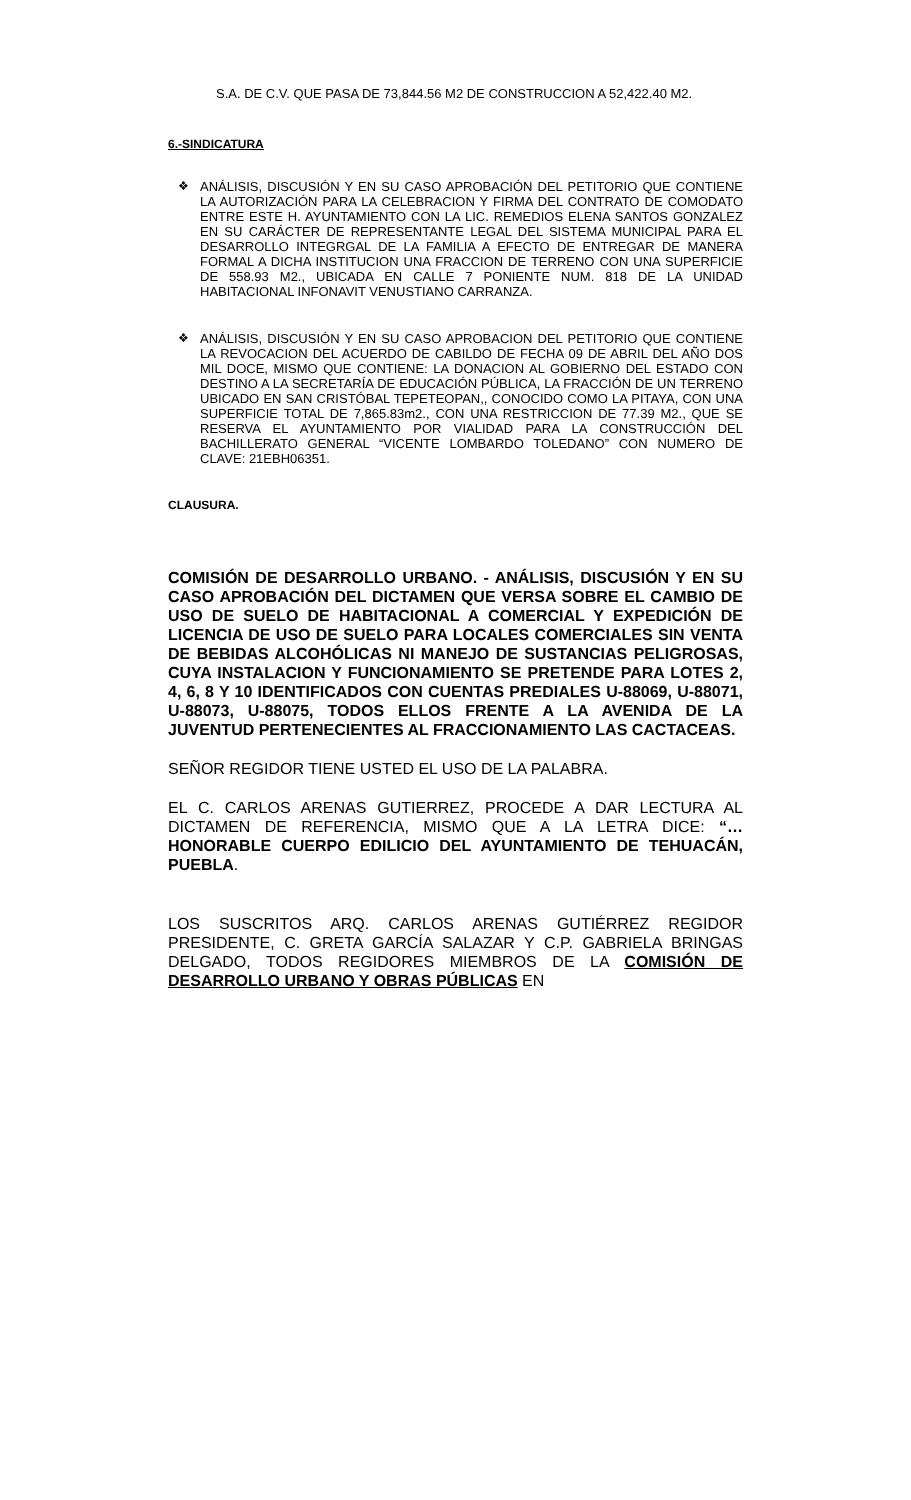S.A. DE C.V. QUE PASA DE 73,844.56 M2 DE CONSTRUCCION A 52,422.40 M2.
6.-SINDICATURA
❖ ANÁLISIS, DISCUSIÓN Y EN SU CASO APROBACIÓN DEL PETITORIO QUE CONTIENE LA AUTORIZACIÓN PARA LA CELEBRACION Y FIRMA DEL CONTRATO DE COMODATO ENTRE ESTE H. AYUNTAMIENTO CON LA LIC. REMEDIOS ELENA SANTOS GONZALEZ EN SU CARÁCTER DE REPRESENTANTE LEGAL DEL SISTEMA MUNICIPAL PARA EL DESARROLLO INTEGRGAL DE LA FAMILIA A EFECTO DE ENTREGAR DE MANERA FORMAL A DICHA INSTITUCION UNA FRACCION DE TERRENO CON UNA SUPERFICIE DE 558.93 M2., UBICADA EN CALLE 7 PONIENTE NUM. 818 DE LA UNIDAD HABITACIONAL INFONAVIT VENUSTIANO CARRANZA.
❖ ANÁLISIS, DISCUSIÓN Y EN SU CASO APROBACION DEL PETITORIO QUE CONTIENE LA REVOCACION DEL ACUERDO DE CABILDO DE FECHA 09 DE ABRIL DEL AÑO DOS MIL DOCE, MISMO QUE CONTIENE: LA DONACION AL GOBIERNO DEL ESTADO CON DESTINO A LA SECRETARÍA DE EDUCACIÓN PÚBLICA, LA FRACCIÓN DE UN TERRENO UBICADO EN SAN CRISTÓBAL TEPETEOPAN,, CONOCIDO COMO LA PITAYA, CON UNA SUPERFICIE TOTAL DE 7,865.83m2., CON UNA RESTRICCION DE 77.39 M2., QUE SE RESERVA EL AYUNTAMIENTO POR VIALIDAD PARA LA CONSTRUCCIÓN DEL BACHILLERATO GENERAL “VICENTE LOMBARDO TOLEDANO” CON NUMERO DE CLAVE: 21EBH06351.
CLAUSURA.
COMISIÓN DE DESARROLLO URBANO. - ANÁLISIS, DISCUSIÓN Y EN SU CASO APROBACIÓN DEL DICTAMEN QUE VERSA SOBRE EL CAMBIO DE USO DE SUELO DE HABITACIONAL A COMERCIAL Y EXPEDICIÓN DE LICENCIA DE USO DE SUELO PARA LOCALES COMERCIALES SIN VENTA DE BEBIDAS ALCOHÓLICAS NI MANEJO DE SUSTANCIAS PELIGROSAS, CUYA INSTALACION Y FUNCIONAMIENTO SE PRETENDE PARA LOTES 2, 4, 6, 8 Y 10 IDENTIFICADOS CON CUENTAS PREDIALES U-88069, U-88071, U-88073, U-88075, TODOS ELLOS FRENTE A LA AVENIDA DE LA JUVENTUD PERTENECIENTES AL FRACCIONAMIENTO LAS CACTACEAS.
SEÑOR REGIDOR TIENE USTED EL USO DE LA PALABRA.
EL C. CARLOS ARENAS GUTIERREZ, PROCEDE A DAR LECTURA AL DICTAMEN DE REFERENCIA, MISMO QUE A LA LETRA DICE: “…HONORABLE CUERPO EDILICIO DEL AYUNTAMIENTO DE TEHUACÁN, PUEBLA.
LOS SUSCRITOS ARQ. CARLOS ARENAS GUTIÉRREZ REGIDOR PRESIDENTE, C. GRETA GARCÍA SALAZAR Y C.P. GABRIELA BRINGAS DELGADO, TODOS REGIDORES MIEMBROS DE LA COMISIÓN DE DESARROLLO URBANO Y OBRAS PÚBLICAS EN